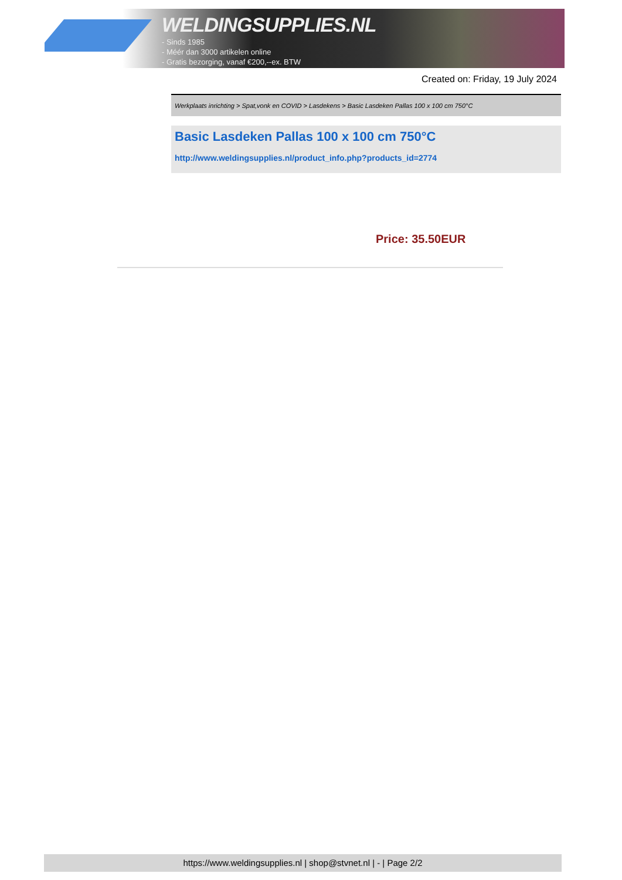WELDINGSUPPLIES.NL
- Sinds 1985
- Méér dan 3000 artikelen online
- Gratis bezorging, vanaf €200,--ex. BTW
Created on: Friday, 19 July 2024
Werkplaats inrichting > Spat,vonk en COVID > Lasdekens > Basic Lasdeken Pallas 100 x 100 cm 750°C
Basic Lasdeken Pallas 100 x 100 cm 750°C
http://www.weldingsupplies.nl/product_info.php?products_id=2774
Price: 35.50EUR
https://www.weldingsupplies.nl | shop@stvnet.nl | - | Page 2/2